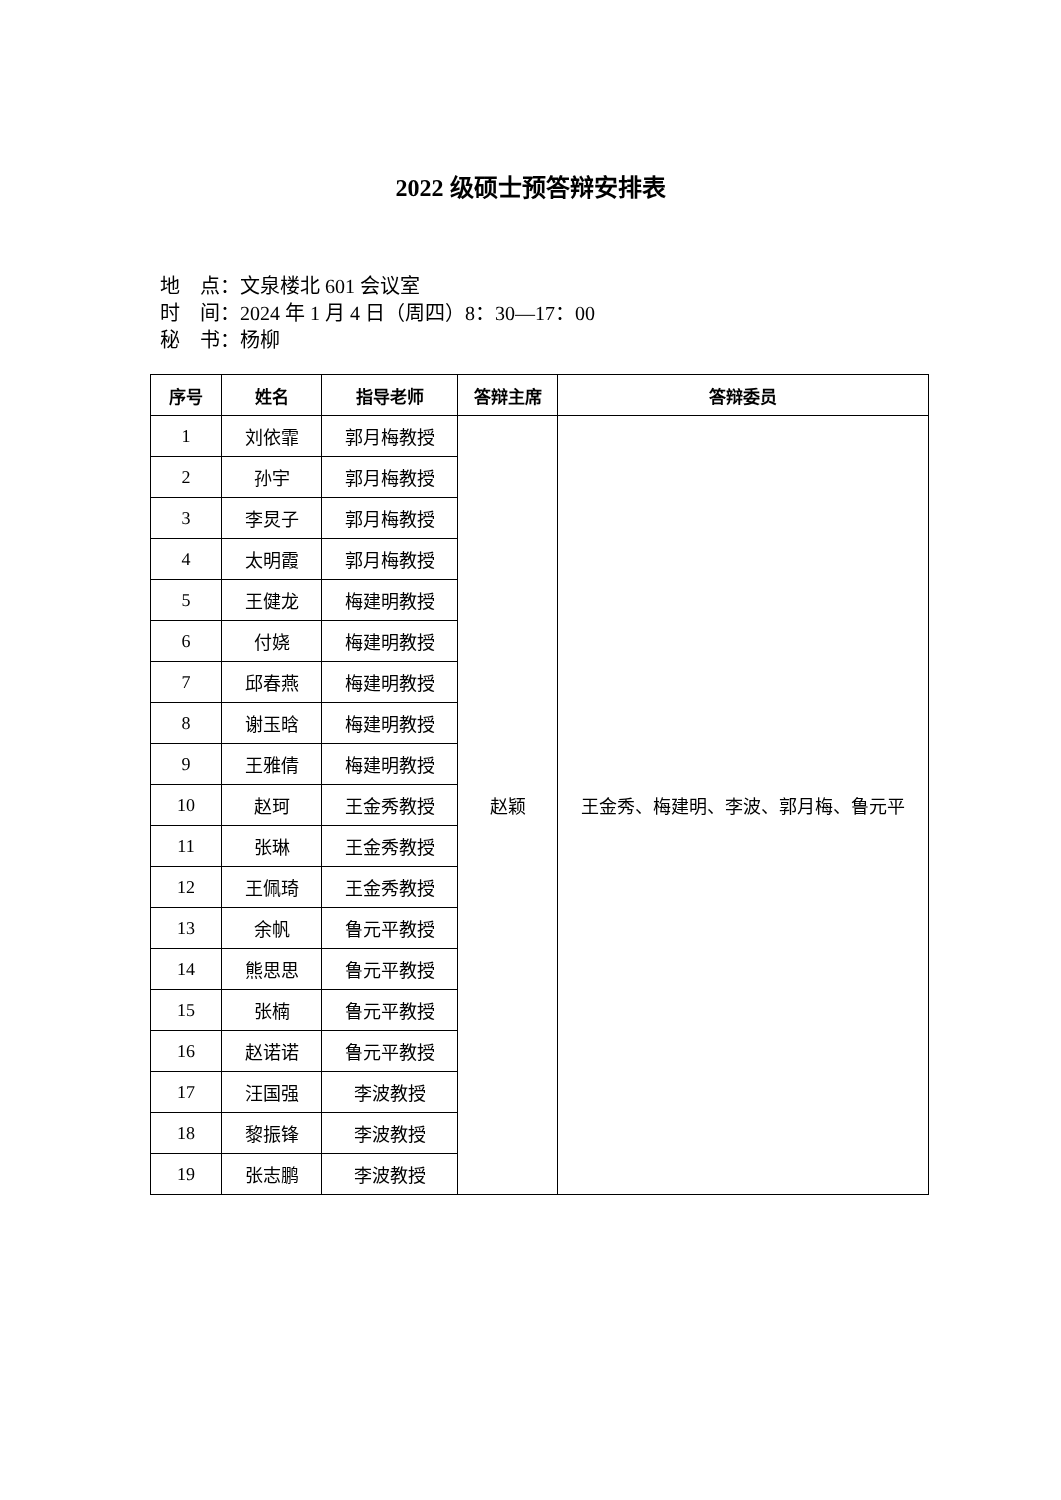2022 级硕士预答辩安排表
地　点：文泉楼北 601 会议室
时　间：2024 年 1 月 4 日（周四）8：30—17：00
秘　书：杨柳
| 序号 | 姓名 | 指导老师 | 答辩主席 | 答辩委员 |
| --- | --- | --- | --- | --- |
| 1 | 刘依霏 | 郭月梅教授 | 赵颖 | 王金秀、梅建明、李波、郭月梅、鲁元平 |
| 2 | 孙宇 | 郭月梅教授 | | |
| 3 | 李炅子 | 郭月梅教授 | | |
| 4 | 太明霞 | 郭月梅教授 | | |
| 5 | 王健龙 | 梅建明教授 | | |
| 6 | 付娆 | 梅建明教授 | | |
| 7 | 邱春燕 | 梅建明教授 | | |
| 8 | 谢玉晗 | 梅建明教授 | | |
| 9 | 王雅倩 | 梅建明教授 | | |
| 10 | 赵珂 | 王金秀教授 | | |
| 11 | 张琳 | 王金秀教授 | | |
| 12 | 王佩琦 | 王金秀教授 | | |
| 13 | 余帆 | 鲁元平教授 | | |
| 14 | 熊思思 | 鲁元平教授 | | |
| 15 | 张楠 | 鲁元平教授 | | |
| 16 | 赵诺诺 | 鲁元平教授 | | |
| 17 | 汪国强 | 李波教授 | | |
| 18 | 黎振锋 | 李波教授 | | |
| 19 | 张志鹏 | 李波教授 | | |